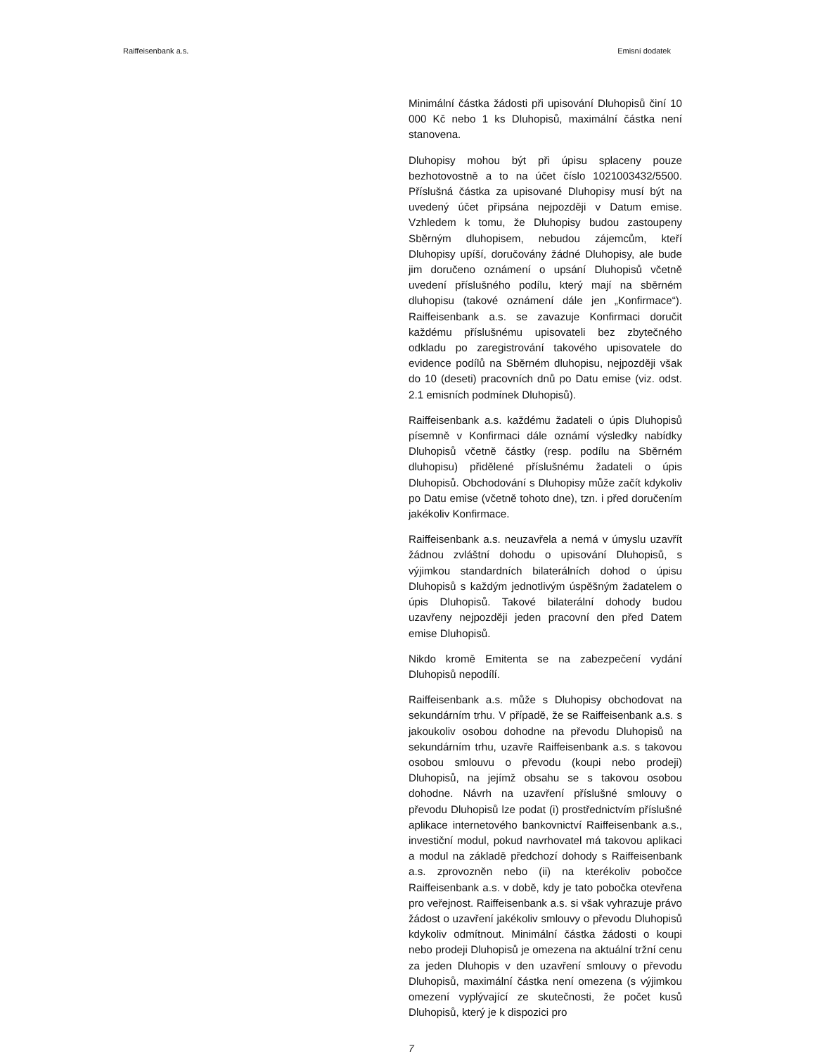Raiffeisenbank a.s. Emisní dodatek
Minimální částka žádosti při upisování Dluhopisů činí 10 000 Kč nebo 1 ks Dluhopisů, maximální částka není stanovena.
Dluhopisy mohou být při úpisu splaceny pouze bezhotovostně a to na účet číslo 1021003432/5500. Příslušná částka za upisované Dluhopisy musí být na uvedený účet připsána nejpozději v Datum emise. Vzhledem k tomu, že Dluhopisy budou zastoupeny Sběrným dluhopisem, nebudou zájemcům, kteří Dluhopisy upíší, doručovány žádné Dluhopisy, ale bude jim doručeno oznámení o upsání Dluhopisů včetně uvedení příslušného podílu, který mají na sběrném dluhopisu (takové oznámení dále jen „Konfirmace“). Raiffeisenbank a.s. se zavazuje Konfirmaci doručit každému příslušnému upisovateli bez zbytečného odkladu po zaregistrování takového upisovatele do evidence podílů na Sběrném dluhopisu, nejpozději však do 10 (deseti) pracovních dnů po Datu emise (viz. odst. 2.1 emisních podmínek Dluhopisů).
Raiffeisenbank a.s. každému žadateli o úpis Dluhopisů písemně v Konfirmaci dále oznámí výsledky nabídky Dluhopisů včetně částky (resp. podílu na Sběrném dluhopisu) přidělené příslušnému žadateli o úpis Dluhopisů. Obchodování s Dluhopisy může začít kdykoliv po Datu emise (včetně tohoto dne), tzn. i před doručením jakékoliv Konfirmace.
Raiffeisenbank a.s. neuzavřela a nemá v úmyslu uzavřít žádnou zvláštní dohodu o upisování Dluhopisů, s výjimkou standardních bilaterálních dohod o úpisu Dluhopisů s každým jednotlivým úspěšným žadatelem o úpis Dluhopisů. Takové bilaterální dohody budou uzavřeny nejpozději jeden pracovní den před Datem emise Dluhopisů.
Nikdo kromě Emitenta se na zabezpečení vydání Dluhopisů nepodílí.
Raiffeisenbank a.s. může s Dluhopisy obchodovat na sekundárním trhu. V případě, že se Raiffeisenbank a.s. s jakoukoliv osobou dohodne na převodu Dluhopisů na sekundárním trhu, uzavře Raiffeisenbank a.s. s takovou osobou smlouvu o převodu (koupi nebo prodeji) Dluhopisů, na jejímž obsahu se s takovou osobou dohodne. Návrh na uzavření příslušné smlouvy o převodu Dluhopisů lze podat (i) prostřednictvím příslušné aplikace internetového bankovnictví Raiffeisenbank a.s., investiční modul, pokud navrhovatel má takovou aplikaci a modul na základě předchozí dohody s Raiffeisenbank a.s. zprovozněn nebo (ii) na kterékoliv pobočce Raiffeisenbank a.s. v době, kdy je tato pobočka otevřena pro veřejnost. Raiffeisenbank a.s. si však vyhrazuje právo žádost o uzavření jakékoliv smlouvy o převodu Dluhopisů kdykoliv odmítnout. Minimální částka žádosti o koupi nebo prodeji Dluhopisů je omezena na aktuální tržní cenu za jeden Dluhopis v den uzavření smlouvy o převodu Dluhopisů, maximální částka není omezena (s výjimkou omezení vyplývající ze skutečnosti, že počet kusů Dluhopisů, který je k dispozici pro
7